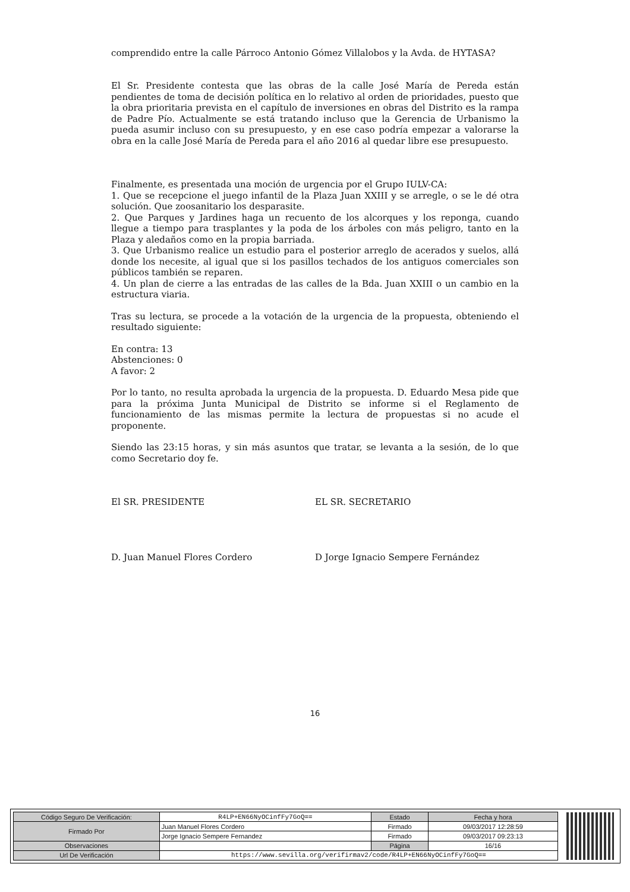comprendido entre la calle Párroco Antonio Gómez Villalobos y la Avda. de HYTASA?
El Sr. Presidente contesta que las obras de la calle José María de Pereda están pendientes de toma de decisión política en lo relativo al orden de prioridades, puesto que la obra prioritaria prevista en el capítulo de inversiones en obras del Distrito es la rampa de Padre Pío. Actualmente se está tratando incluso que la Gerencia de Urbanismo la pueda asumir incluso con su presupuesto, y en ese caso podría empezar a valorarse la obra en la calle José María de Pereda para el año 2016 al quedar libre ese presupuesto.
Finalmente, es presentada una moción de urgencia por el Grupo IULV-CA:
1. Que se recepcione el juego infantil de la Plaza Juan XXIII y se arregle, o se le dé otra solución. Que zoosanitario los desparasite.
2. Que Parques y Jardines haga un recuento de los alcorques y los reponga, cuando llegue a tiempo para trasplantes y la poda de los árboles con más peligro, tanto en la Plaza y aledaños como en la propia barriada.
3. Que Urbanismo realice un estudio para el posterior arreglo de acerados y suelos, allá donde los necesite, al igual que si los pasillos techados de los antiguos comerciales son públicos también se reparen.
4. Un plan de cierre a las entradas de las calles de la Bda. Juan XXIII o un cambio en la estructura viaria.
Tras su lectura, se procede a la votación de la urgencia de la propuesta, obteniendo el resultado siguiente:
En contra: 13
Abstenciones: 0
A favor: 2
Por lo tanto, no resulta aprobada la urgencia de la propuesta. D. Eduardo Mesa pide que para la próxima Junta Municipal de Distrito se informe si el Reglamento de funcionamiento de las mismas permite la lectura de propuestas si no acude el proponente.
Siendo las 23:15 horas, y sin más asuntos que tratar, se levanta a la sesión, de lo que como Secretario doy fe.
El SR. PRESIDENTE EL SR. SECRETARIO
D. Juan Manuel Flores Cordero D Jorge Ignacio Sempere Fernández
16
| Código Seguro De Verificación: | R4LP+EN66NyOCinfFy7GoQ== | Estado | Fecha y hora |
| Firmado Por | Juan Manuel Flores Cordero | Firmado | 09/03/2017 12:28:59 |
| | Jorge Ignacio Sempere Fernandez | Firmado | 09/03/2017 09:23:13 |
| Observaciones | | Página | 16/16 |
| Url De Verificación | https://www.sevilla.org/verifirmav2/code/R4LP+EN66NyOCinfFy7GoQ== | | |